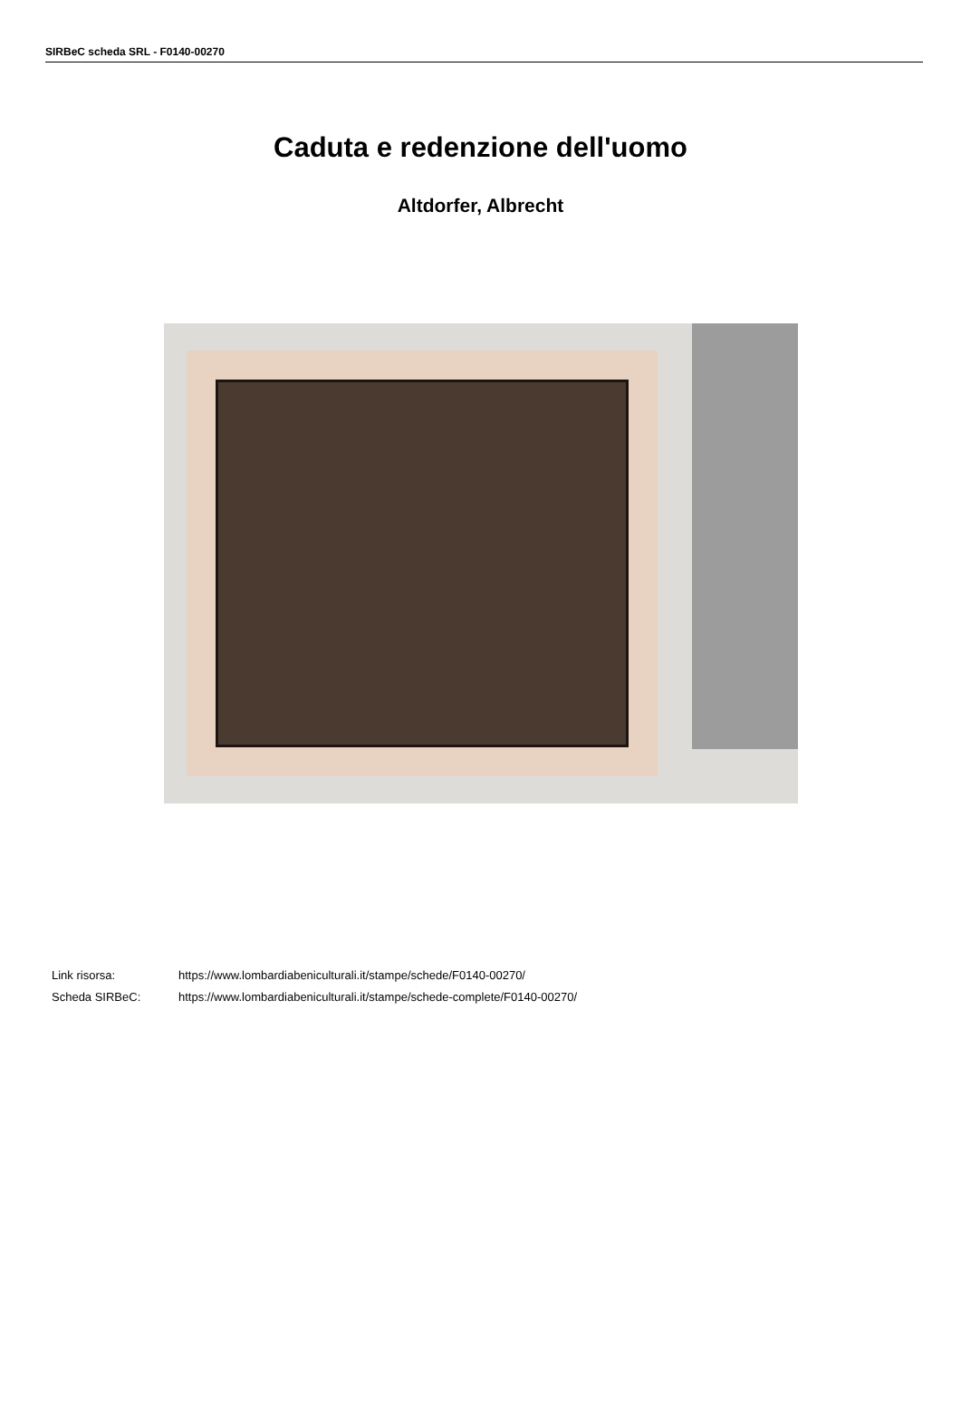SIRBeC scheda SRL - F0140-00270
Caduta e redenzione dell'uomo
Altdorfer, Albrecht
Link risorsa: https://www.lombardiabeniculturali.it/stampe/schede/F0140-00270/
Scheda SIRBeC: https://www.lombardiabeniculturali.it/stampe/schede-complete/F0140-00270/